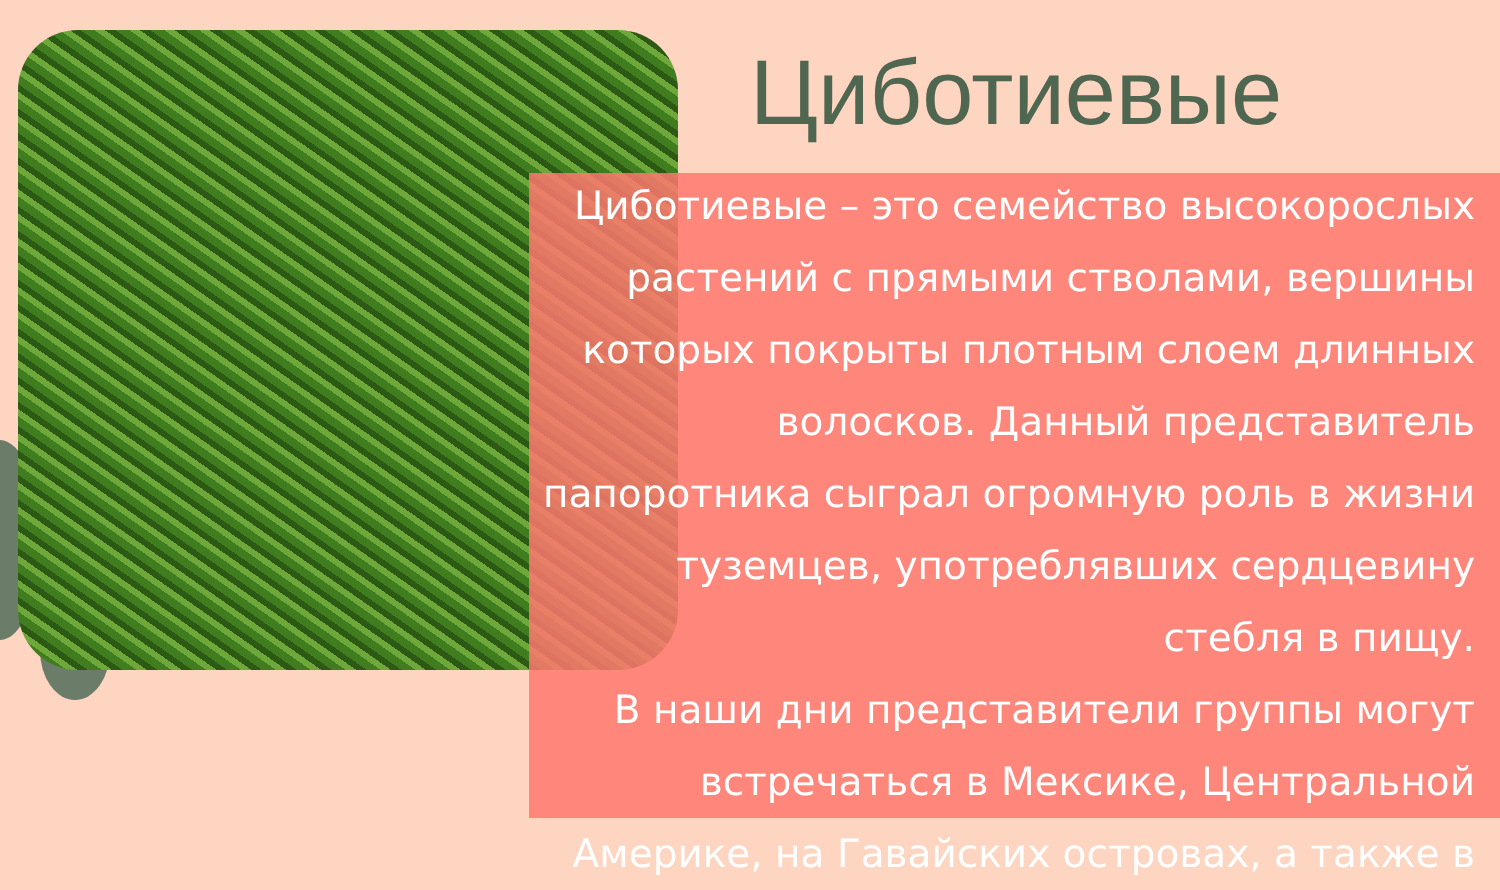Циботиевые
Циботиевые – это семейство высокорослых растений с прямыми стволами, вершины которых покрыты плотным слоем длинных волосков. Данный представитель папоротника сыграл огромную роль в жизни туземцев, употреблявших сердцевину стебля в пищу.
В наши дни представители группы могут встречаться в Мексике, Центральной Америке, на Гавайских островах, а также в